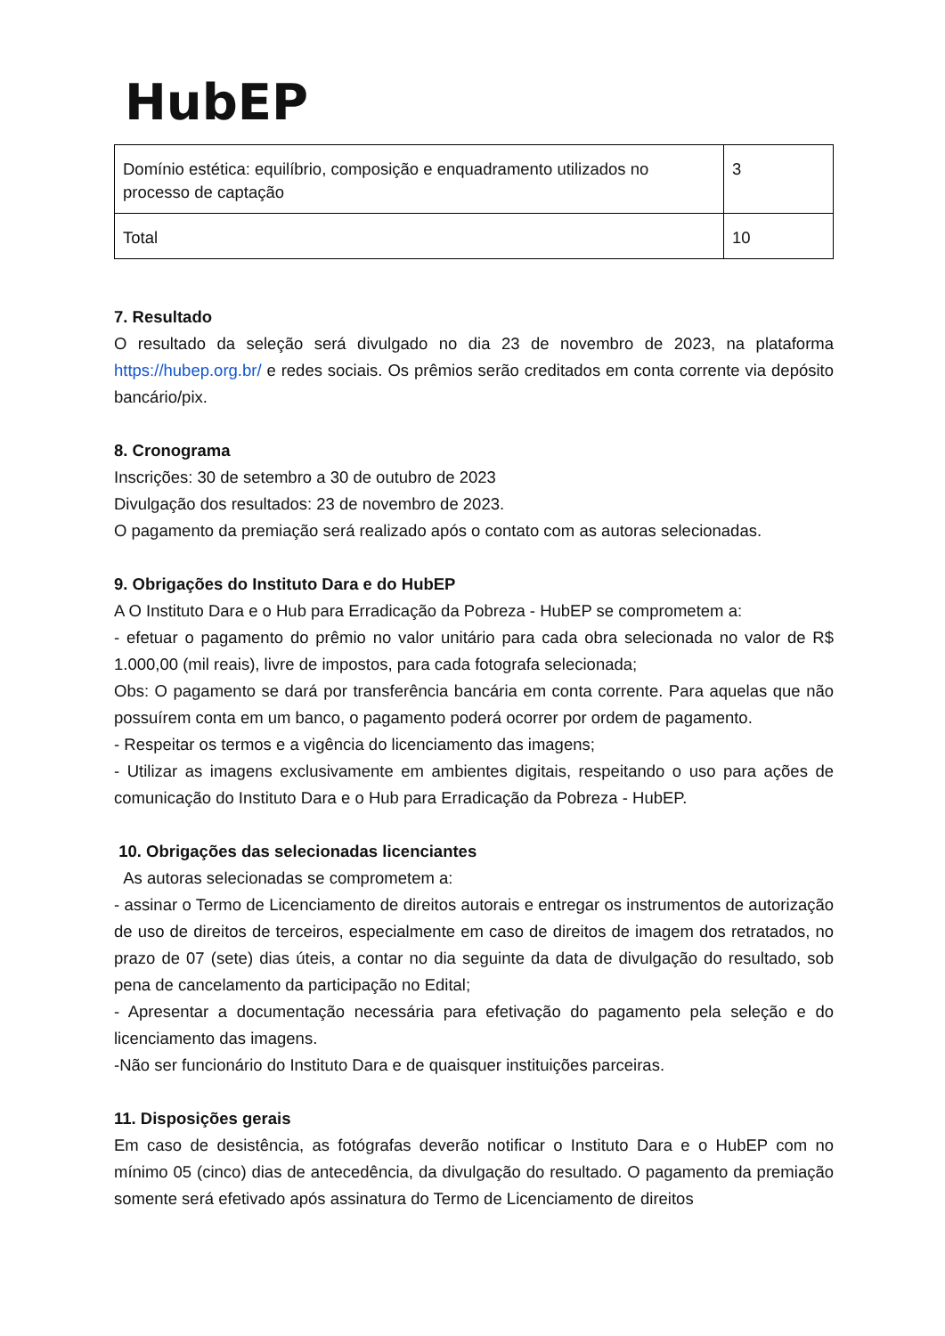HubEP
| Domínio estética: equilíbrio, composição e enquadramento utilizados no processo de captação | 3 |
| Total | 10 |
7. Resultado
O resultado da seleção será divulgado no dia 23 de novembro de 2023, na plataforma https://hubep.org.br/ e redes sociais. Os prêmios serão creditados em conta corrente via depósito bancário/pix.
8. Cronograma
Inscrições: 30 de setembro a 30 de outubro de 2023
Divulgação dos resultados: 23 de novembro de 2023.
O pagamento da premiação será realizado após o contato com as autoras selecionadas.
9. Obrigações do Instituto Dara e do HubEP
A O Instituto Dara e o Hub para Erradicação da Pobreza - HubEP se comprometem a:
- efetuar o pagamento do prêmio no valor unitário para cada obra selecionada no valor de R$ 1.000,00 (mil reais), livre de impostos, para cada fotografa selecionada;
Obs: O pagamento se dará por transferência bancária em conta corrente. Para aquelas que não possuírem conta em um banco, o pagamento poderá ocorrer por ordem de pagamento.
- Respeitar os termos e a vigência do licenciamento das imagens;
- Utilizar as imagens exclusivamente em ambientes digitais, respeitando o uso para ações de comunicação do Instituto Dara e o Hub para Erradicação da Pobreza - HubEP.
10. Obrigações das selecionadas licenciantes
As autoras selecionadas se comprometem a:
- assinar o Termo de Licenciamento de direitos autorais e entregar os instrumentos de autorização de uso de direitos de terceiros, especialmente em caso de direitos de imagem dos retratados, no prazo de 07 (sete) dias úteis, a contar no dia seguinte da data de divulgação do resultado, sob pena de cancelamento da participação no Edital;
- Apresentar a documentação necessária para efetivação do pagamento pela seleção e do licenciamento das imagens.
-Não ser funcionário do Instituto Dara e de quaisquer instituições parceiras.
11. Disposições gerais
Em caso de desistência, as fotógrafas deverão notificar o Instituto Dara e o HubEP com no mínimo 05 (cinco) dias de antecedência, da divulgação do resultado. O pagamento da premiação somente será efetivado após assinatura do Termo de Licenciamento de direitos